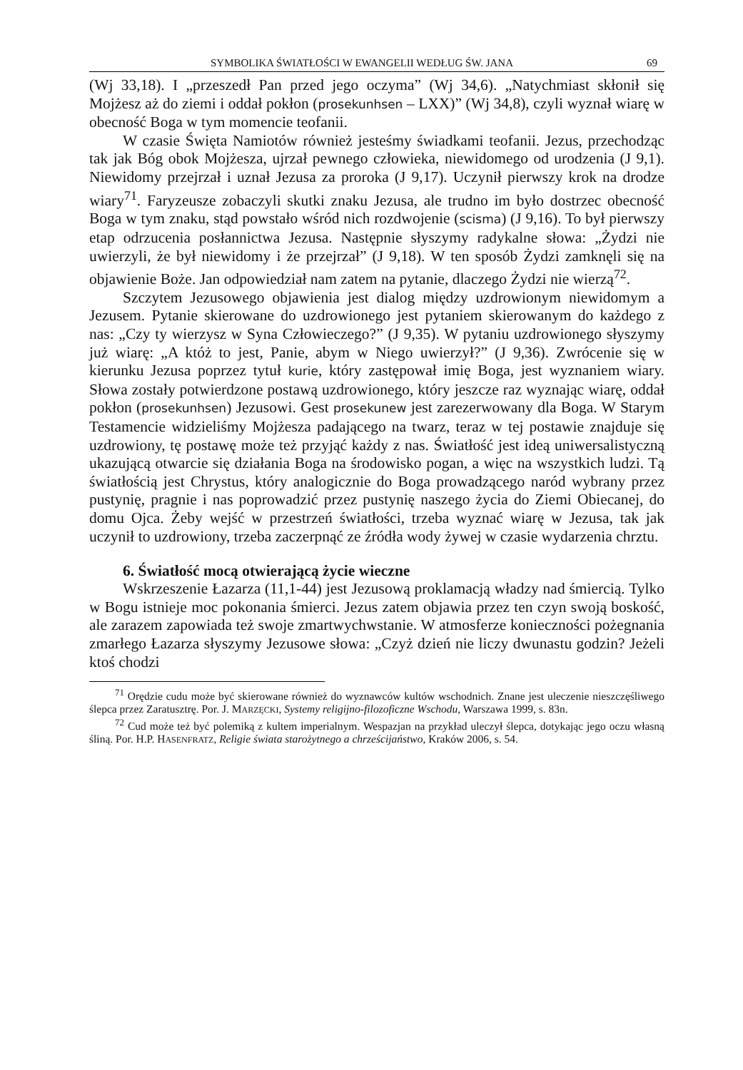SYMBOLIKA ŚWIATŁOŚCI W EWANGELII WEDŁUG ŚW. JANA 69
(Wj 33,18). I „przeszedł Pan przed jego oczyma” (Wj 34,6). „Natychmiast skłonił się Mojżesz aż do ziemi i oddał pokłon (prosekunhsen – LXX)” (Wj 34,8), czyli wyznał wiarę w obecność Boga w tym momencie teofanii.
W czasie Święta Namiotów również jesteśmy świadkami teofanii. Jezus, przechodząc tak jak Bóg obok Mojżesza, ujrzał pewnego człowieka, niewidomego od urodzenia (J 9,1). Niewidomy przejrzał i uznał Jezusa za proroka (J 9,17). Uczynił pierwszy krok na drodze wiary<sup>71</sup>. Faryzeusze zobaczyli skutki znaku Jezusa, ale trudno im było dostrzec obecność Boga w tym znaku, stąd powstało wśród nich rozdwojenie (scisma) (J 9,16). To był pierwszy etap odrzucenia posłannictwa Jezusa. Następnie słyszymy radykalne słowa: „Żydzi nie uwierzyli, że był niewidomy i że przejrzał” (J 9,18). W ten sposób Żydzi zamknęli się na objawienie Boże. Jan odpowiedział nam zatem na pytanie, dlaczego Żydzi nie wierzą<sup>72</sup>.
Szczytem Jezusowego objawienia jest dialog między uzdrowionym niewidomym a Jezusem. Pytanie skierowane do uzdrowionego jest pytaniem skierowanym do każdego z nas: „Czy ty wierzysz w Syna Człowieczego?” (J 9,35). W pytaniu uzdrowionego słyszymy już wiarę: „A któż to jest, Panie, abym w Niego uwierzył?” (J 9,36). Zwrócenie się w kierunku Jezusa poprzez tytuł kurie, który zastępował imię Boga, jest wyznaniem wiary. Słowa zostały potwierdzone postawą uzdrowionego, który jeszcze raz wyznając wiarę, oddał pokłon (prosekunhsen) Jezusowi. Gest prosekunew jest zarezerwowany dla Boga. W Starym Testamencie widzieliśmy Mojżesza padającego na twarz, teraz w tej postawie znajduje się uzdrowiony, tę postawę może też przyjąć każdy z nas. Światłość jest ideą uniwersalistyczną ukazującą otwarcie się działania Boga na środowisko pogan, a więc na wszystkich ludzi. Tą światłością jest Chrystus, który analogicznie do Boga prowadzącego naród wybrany przez pustynię, pragnie i nas poprowadzić przez pustynię naszego życia do Ziemi Obiecanej, do domu Ojca. Żeby wejść w przestrzeń światłości, trzeba wyznać wiarę w Jezusa, tak jak uczynił to uzdrowiony, trzeba zaczerpnąć ze źródła wody żywej w czasie wydarzenia chrztu.
6. Światłość mocą otwierającą życie wieczne
Wskrzeszenie Łazarza (11,1-44) jest Jezusową proklamacją władzy nad śmiercią. Tylko w Bogu istnieje moc pokonania śmierci. Jezus zatem objawia przez ten czyn swoją boskość, ale zarazem zapowiada też swoje zmartwychwstanie. W atmosferze konieczności pożegnania zmarłego Łazarza słyszymy Jezusowe słowa: „Czyż dzień nie liczy dwunastu godzin? Jeżeli ktoś chodzi
<sup>71</sup> Orędzie cudu może być skierowane również do wyznawców kultów wschodnich. Znane jest uleczenie nieszczęśliwego ślepca przez Zaratusztrę. Por. J. MARZĘCKI, Systemy religijno-filozoficzne Wschodu, Warszawa 1999, s. 83n.
<sup>72</sup> Cud może też być polemiką z kultem imperialnym. Wespazjan na przykład uleczył ślepca, dotykając jego oczu własną śliną. Por. H.P. HASENFRATZ, Religie świata starożytnego a chrześcijaństwo, Kraków 2006, s. 54.